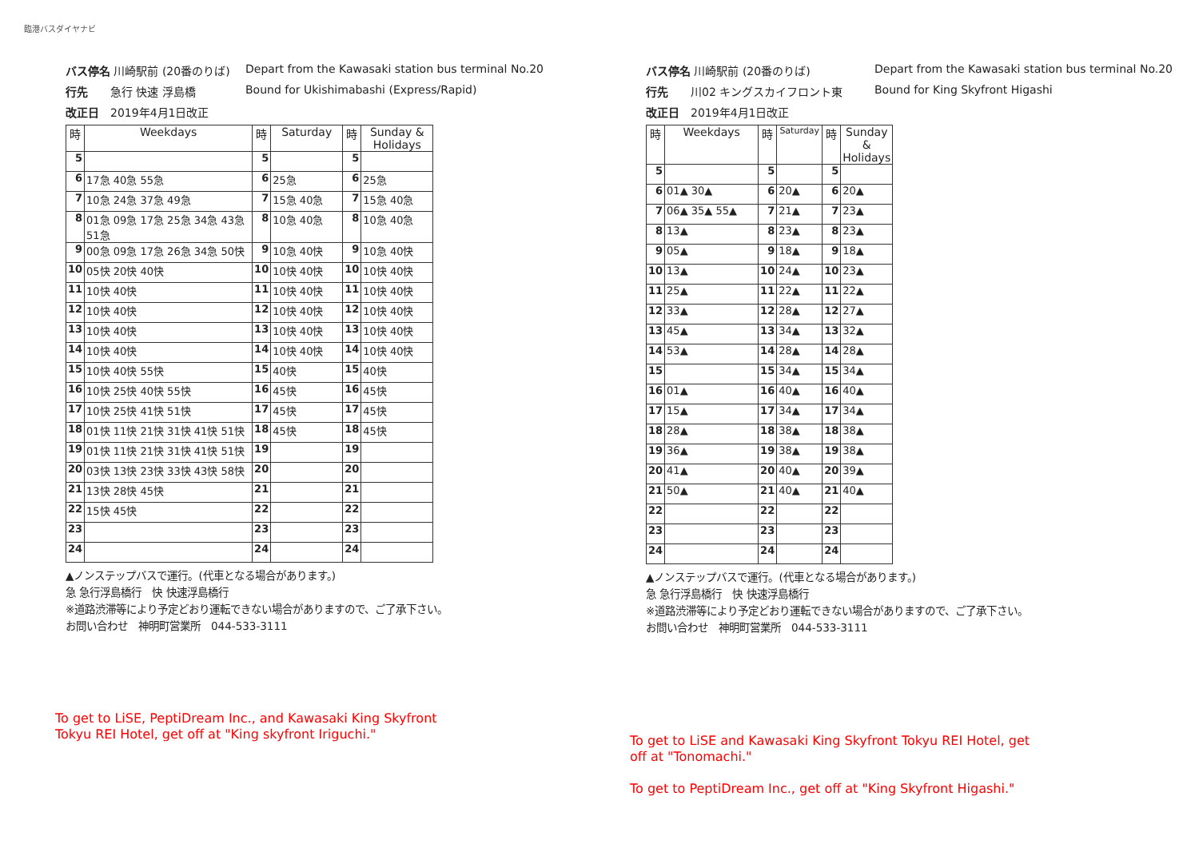臨港バスダイヤナビ
バス停名 川崎駅前 (20番のりば)
Depart from the Kawasaki station bus terminal No.20
行先　　急行 快速 浮島橋
Bound for Ukishimabashi (Express/Rapid)
改正日　2019年4月1日改正
| 時 | Weekdays | 時 | Saturday | 時 | Sunday & Holidays |
| --- | --- | --- | --- | --- | --- |
| 5 | | 5 | | 5 | |
| 6 | 17急 40急 55急 | 6 | 25急 | 6 | 25急 |
| 7 | 10急 24急 37急 49急 | 7 | 15急 40急 | 7 | 15急 40急 |
| 8 | 01急 09急 17急 25急 34急 43急 51急 | 8 | 10急 40急 | 8 | 10急 40急 |
| 9 | 00急 09急 17急 26急 34急 50快 | 9 | 10急 40快 | 9 | 10急 40快 |
| 10 | 05快 20快 40快 | 10 | 10快 40快 | 10 | 10快 40快 |
| 11 | 10快 40快 | 11 | 10快 40快 | 11 | 10快 40快 |
| 12 | 10快 40快 | 12 | 10快 40快 | 12 | 10快 40快 |
| 13 | 10快 40快 | 13 | 10快 40快 | 13 | 10快 40快 |
| 14 | 10快 40快 | 14 | 10快 40快 | 14 | 10快 40快 |
| 15 | 10快 40快 55快 | 15 | 40快 | 15 | 40快 |
| 16 | 10快 25快 40快 55快 | 16 | 45快 | 16 | 45快 |
| 17 | 10快 25快 41快 51快 | 17 | 45快 | 17 | 45快 |
| 18 | 01快 11快 21快 31快 41快 51快 | 18 | 45快 | 18 | 45快 |
| 19 | 01快 11快 21快 31快 41快 51快 | 19 | | 19 | |
| 20 | 03快 13快 23快 33快 43快 58快 | 20 | | 20 | |
| 21 | 13快 28快 45快 | 21 | | 21 | |
| 22 | 15快 45快 | 22 | | 22 | |
| 23 | | 23 | | 23 | |
| 24 | | 24 | | 24 | |
▲ノンステップバスで運行。(代車となる場合があります。)
急 急行浮島橋行　快 快速浮島橋行
※道路渋滞等により予定どおり運転できない場合がありますので、ご了承下さい。
お問い合わせ　神明町営業所　044-533-3111
To get to LiSE, PeptiDream Inc., and Kawasaki King Skyfront Tokyu REI Hotel, get off at "King skyfront Iriguchi."
バス停名 川崎駅前 (20番のりば)
Depart from the Kawasaki station bus terminal No.20
行先　　川02 キングスカイフロント東
Bound for King Skyfront Higashi
改正日　2019年4月1日改正
| 時 | Weekdays | 時 | Saturday | 時 | Sunday & Holidays |
| --- | --- | --- | --- | --- | --- |
| 5 | | 5 | | 5 | |
| 6 | 01▲ 30▲ | 6 | 20▲ | 6 | 20▲ |
| 7 | 06▲ 35▲ 55▲ | 7 | 21▲ | 7 | 23▲ |
| 8 | 13▲ | 8 | 23▲ | 8 | 23▲ |
| 9 | 05▲ | 9 | 18▲ | 9 | 18▲ |
| 10 | 13▲ | 10 | 24▲ | 10 | 23▲ |
| 11 | 25▲ | 11 | 22▲ | 11 | 22▲ |
| 12 | 33▲ | 12 | 28▲ | 12 | 27▲ |
| 13 | 45▲ | 13 | 34▲ | 13 | 32▲ |
| 14 | 53▲ | 14 | 28▲ | 14 | 28▲ |
| 15 | | 15 | 34▲ | 15 | 34▲ |
| 16 | 01▲ | 16 | 40▲ | 16 | 40▲ |
| 17 | 15▲ | 17 | 34▲ | 17 | 34▲ |
| 18 | 28▲ | 18 | 38▲ | 18 | 38▲ |
| 19 | 36▲ | 19 | 38▲ | 19 | 38▲ |
| 20 | 41▲ | 20 | 40▲ | 20 | 39▲ |
| 21 | 50▲ | 21 | 40▲ | 21 | 40▲ |
| 22 | | 22 | | 22 | |
| 23 | | 23 | | 23 | |
| 24 | | 24 | | 24 | |
▲ノンステップバスで運行。(代車となる場合があります。)
急 急行浮島橋行　快 快速浮島橋行
※道路渋滞等により予定どおり運転できない場合がありますので、ご了承下さい。
お問い合わせ　神明町営業所　044-533-3111
To get to LiSE and Kawasaki King Skyfront Tokyu REI Hotel, get off at "Tonomachi."
To get to PeptiDream Inc., get off at "King Skyfront Higashi."